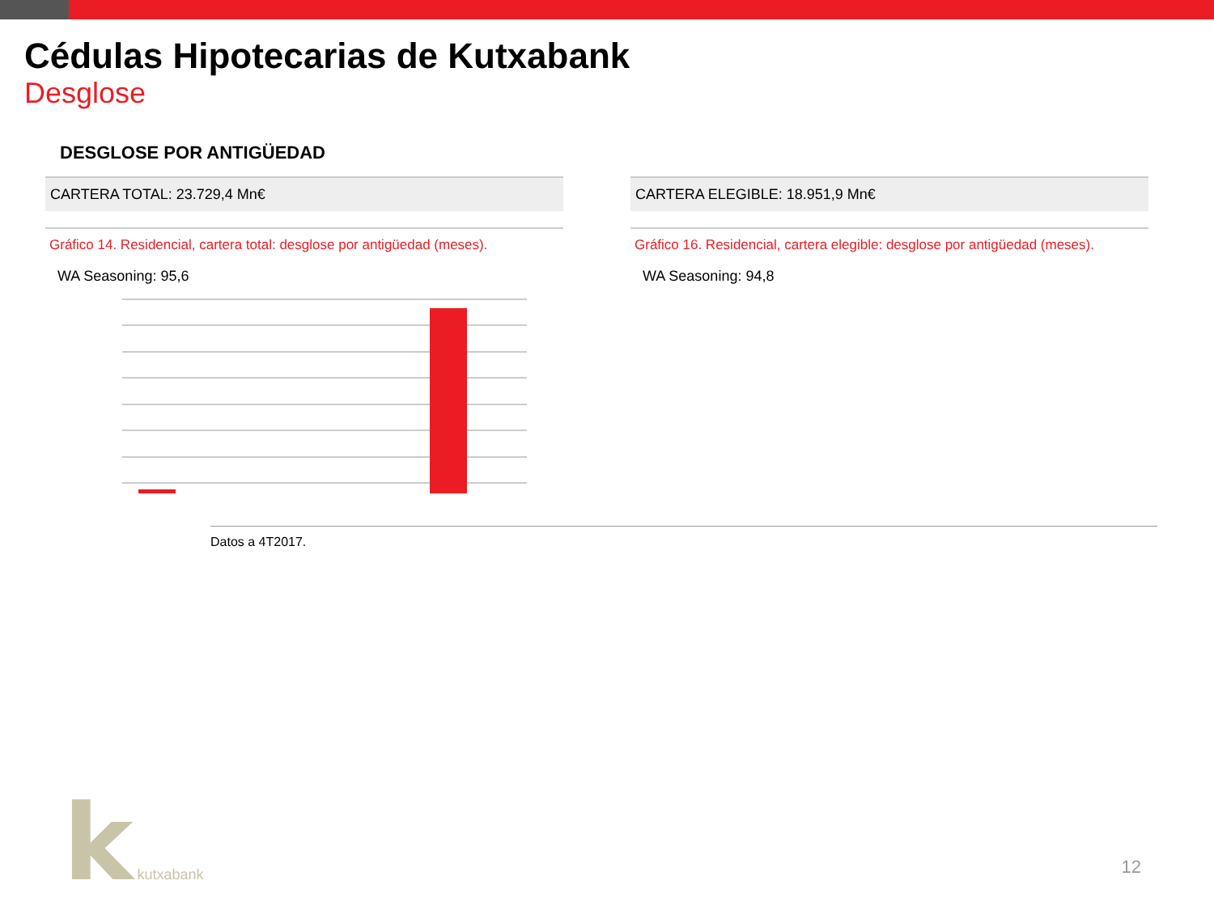Cédulas Hipotecarias de Kutxabank
Desglose
DESGLOSE POR ANTIGÜEDAD
CARTERA TOTAL: 23.729,4 Mn€
CARTERA ELEGIBLE: 18.951,9 Mn€
Gráfico 14. Residencial, cartera total: desglose por antigüedad (meses).
WA Seasoning: 95,6
Gráfico 16. Residencial, cartera elegible: desglose por antigüedad (meses).
WA Seasoning: 94,8
Datos a 4T2017.
k kutxabank
12